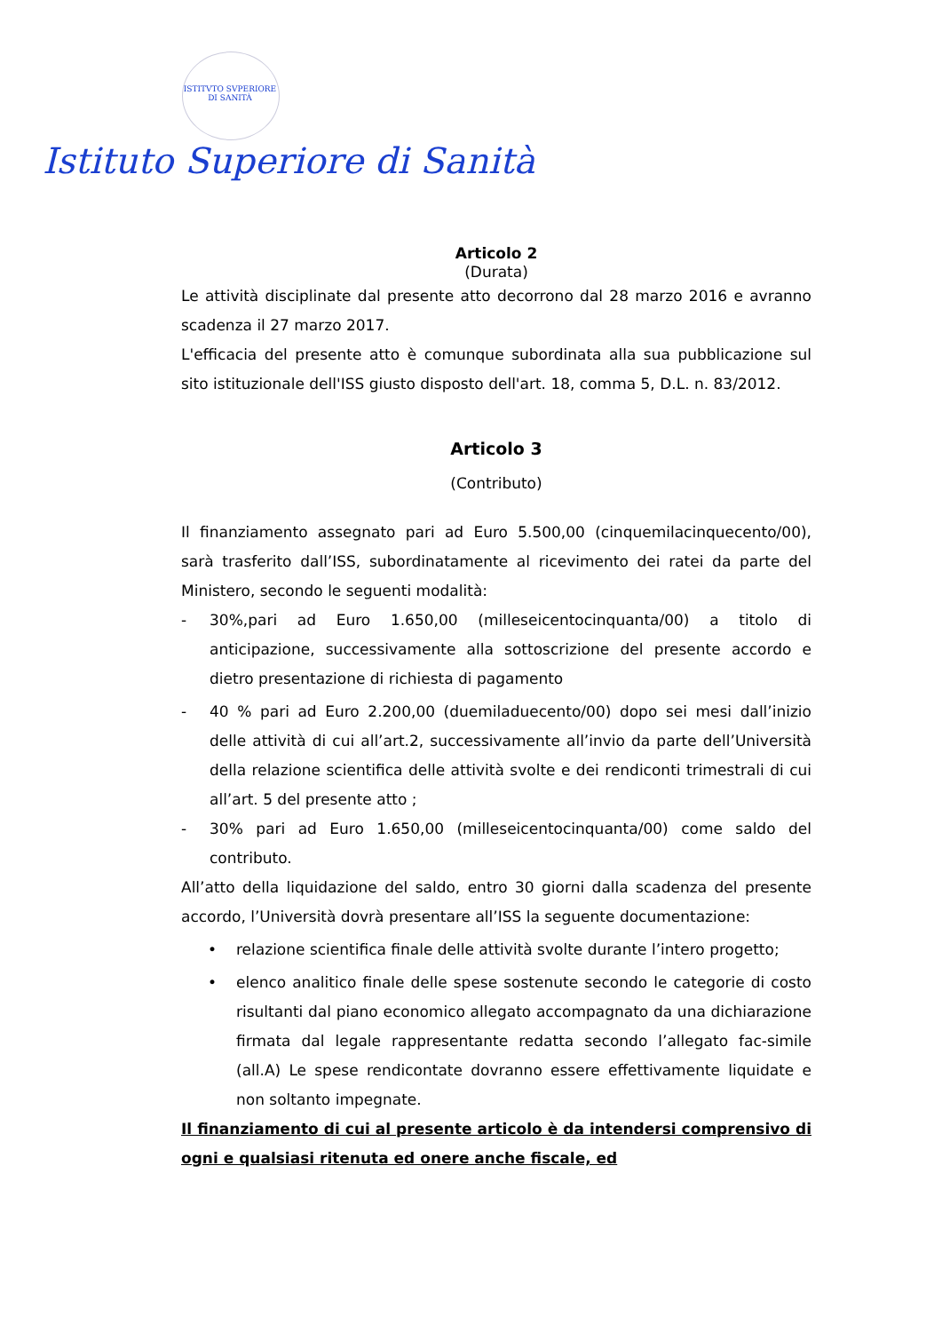ISTITVTO SVPERIORE DI SANITÀ
Istituto Superiore di Sanità
Articolo 2
(Durata)
Le attività disciplinate dal presente atto decorrono dal 28 marzo 2016 e avranno scadenza il 27 marzo 2017.
L'efficacia del presente atto è comunque subordinata alla sua pubblicazione sul sito istituzionale dell'ISS giusto disposto dell'art. 18, comma 5, D.L. n. 83/2012.
Articolo 3
(Contributo)
Il finanziamento assegnato pari ad Euro 5.500,00 (cinquemilacinquecento/00), sarà trasferito dall’ISS, subordinatamente al ricevimento dei ratei da parte del Ministero, secondo le seguenti modalità:
- 30%,pari ad Euro 1.650,00 (milleseicentocinquanta/00) a titolo di anticipazione, successivamente alla sottoscrizione del presente accordo e dietro presentazione di richiesta di pagamento
- 40 % pari ad Euro 2.200,00 (duemiladuecento/00) dopo sei mesi dall’inizio delle attività di cui all’art.2, successivamente all’invio da parte dell’Università della relazione scientifica delle attività svolte e dei rendiconti trimestrali di cui all’art. 5 del presente atto ;
- 30% pari ad Euro 1.650,00 (milleseicentocinquanta/00) come saldo del contributo.
All’atto della liquidazione del saldo, entro 30 giorni dalla scadenza del presente accordo, l’Università dovrà presentare all’ISS la seguente documentazione:
• relazione scientifica finale delle attività svolte durante l’intero progetto;
• elenco analitico finale delle spese sostenute secondo le categorie di costo risultanti dal piano economico allegato accompagnato da una dichiarazione firmata dal legale rappresentante redatta secondo l’allegato fac-simile (all.A) Le spese rendicontate dovranno essere effettivamente liquidate e non soltanto impegnate.
Il finanziamento di cui al presente articolo è da intendersi comprensivo di ogni e qualsiasi ritenuta ed onere anche fiscale, ed